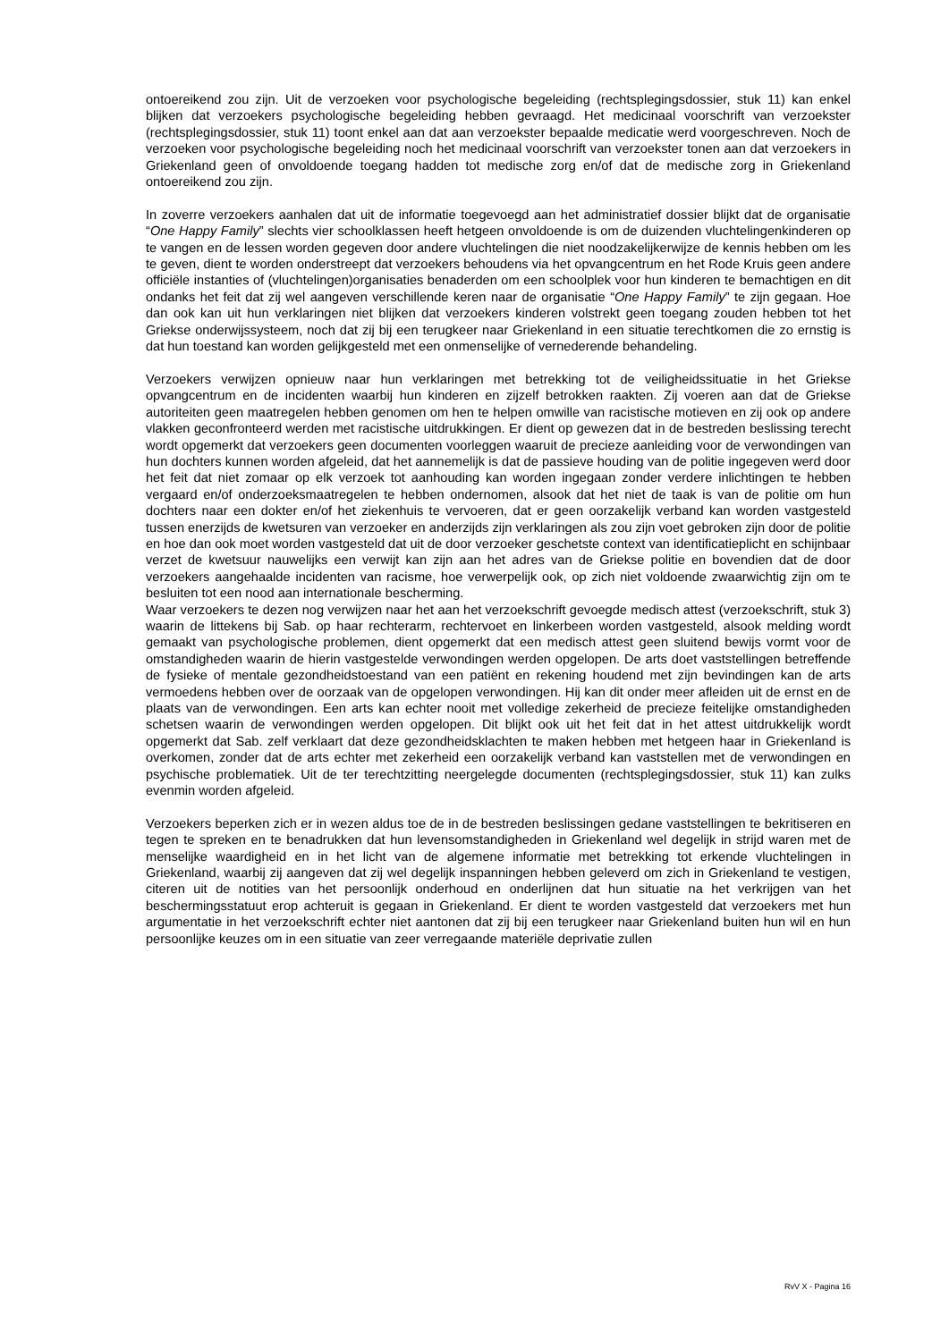ontoereikend zou zijn. Uit de verzoeken voor psychologische begeleiding (rechtsplegingsdossier, stuk 11) kan enkel blijken dat verzoekers psychologische begeleiding hebben gevraagd. Het medicinaal voorschrift van verzoekster (rechtsplegingsdossier, stuk 11) toont enkel aan dat aan verzoekster bepaalde medicatie werd voorgeschreven. Noch de verzoeken voor psychologische begeleiding noch het medicinaal voorschrift van verzoekster tonen aan dat verzoekers in Griekenland geen of onvoldoende toegang hadden tot medische zorg en/of dat de medische zorg in Griekenland ontoereikend zou zijn.
In zoverre verzoekers aanhalen dat uit de informatie toegevoegd aan het administratief dossier blijkt dat de organisatie “One Happy Family” slechts vier schoolklassen heeft hetgeen onvoldoende is om de duizenden vluchtelingenkinderen op te vangen en de lessen worden gegeven door andere vluchtelingen die niet noodzakelijkerwijze de kennis hebben om les te geven, dient te worden onderstreept dat verzoekers behoudens via het opvangcentrum en het Rode Kruis geen andere officiële instanties of (vluchtelingen)organisaties benaderden om een schoolplek voor hun kinderen te bemachtigen en dit ondanks het feit dat zij wel aangeven verschillende keren naar de organisatie “One Happy Family” te zijn gegaan. Hoe dan ook kan uit hun verklaringen niet blijken dat verzoekers kinderen volstrekt geen toegang zouden hebben tot het Griekse onderwijssysteem, noch dat zij bij een terugkeer naar Griekenland in een situatie terechtkomen die zo ernstig is dat hun toestand kan worden gelijkgesteld met een onmenselijke of vernederende behandeling.
Verzoekers verwijzen opnieuw naar hun verklaringen met betrekking tot de veiligheidssituatie in het Griekse opvangcentrum en de incidenten waarbij hun kinderen en zijzelf betrokken raakten. Zij voeren aan dat de Griekse autoriteiten geen maatregelen hebben genomen om hen te helpen omwille van racistische motieven en zij ook op andere vlakken geconfronteerd werden met racistische uitdrukkingen. Er dient op gewezen dat in de bestreden beslissing terecht wordt opgemerkt dat verzoekers geen documenten voorleggen waaruit de precieze aanleiding voor de verwondingen van hun dochters kunnen worden afgeleid, dat het aannemelijk is dat de passieve houding van de politie ingegeven werd door het feit dat niet zomaar op elk verzoek tot aanhouding kan worden ingegaan zonder verdere inlichtingen te hebben vergaard en/of onderzoeksmaatregelen te hebben ondernomen, alsook dat het niet de taak is van de politie om hun dochters naar een dokter en/of het ziekenhuis te vervoeren, dat er geen oorzakelijk verband kan worden vastgesteld tussen enerzijds de kwetsuren van verzoeker en anderzijds zijn verklaringen als zou zijn voet gebroken zijn door de politie en hoe dan ook moet worden vastgesteld dat uit de door verzoeker geschetste context van identificatieplicht en schijnbaar verzet de kwetsuur nauwelijks een verwijt kan zijn aan het adres van de Griekse politie en bovendien dat de door verzoekers aangehaalde incidenten van racisme, hoe verwerpelijk ook, op zich niet voldoende zwaarwichtig zijn om te besluiten tot een nood aan internationale bescherming.
Waar verzoekers te dezen nog verwijzen naar het aan het verzoekschrift gevoegde medisch attest (verzoekschrift, stuk 3) waarin de littekens bij Sab. op haar rechterarm, rechtervoet en linkerbeen worden vastgesteld, alsook melding wordt gemaakt van psychologische problemen, dient opgemerkt dat een medisch attest geen sluitend bewijs vormt voor de omstandigheden waarin de hierin vastgestelde verwondingen werden opgelopen. De arts doet vaststellingen betreffende de fysieke of mentale gezondheidstoestand van een patiënt en rekening houdend met zijn bevindingen kan de arts vermoedens hebben over de oorzaak van de opgelopen verwondingen. Hij kan dit onder meer afleiden uit de ernst en de plaats van de verwondingen. Een arts kan echter nooit met volledige zekerheid de precieze feitelijke omstandigheden schetsen waarin de verwondingen werden opgelopen. Dit blijkt ook uit het feit dat in het attest uitdrukkelijk wordt opgemerkt dat Sab. zelf verklaart dat deze gezondheidsklachten te maken hebben met hetgeen haar in Griekenland is overkomen, zonder dat de arts echter met zekerheid een oorzakelijk verband kan vaststellen met de verwondingen en psychische problematiek. Uit de ter terechtzitting neergelegde documenten (rechtsplegingsdossier, stuk 11) kan zulks evenmin worden afgeleid.
Verzoekers beperken zich er in wezen aldus toe de in de bestreden beslissingen gedane vaststellingen te bekritiseren en tegen te spreken en te benadrukken dat hun levensomstandigheden in Griekenland wel degelijk in strijd waren met de menselijke waardigheid en in het licht van de algemene informatie met betrekking tot erkende vluchtelingen in Griekenland, waarbij zij aangeven dat zij wel degelijk inspanningen hebben geleverd om zich in Griekenland te vestigen, citeren uit de notities van het persoonlijk onderhoud en onderlijnen dat hun situatie na het verkrijgen van het beschermingsstatuut erop achteruit is gegaan in Griekenland. Er dient te worden vastgesteld dat verzoekers met hun argumentatie in het verzoekschrift echter niet aantonen dat zij bij een terugkeer naar Griekenland buiten hun wil en hun persoonlijke keuzes om in een situatie van zeer verregaande materiële deprivatie zullen
RvV X - Pagina 16